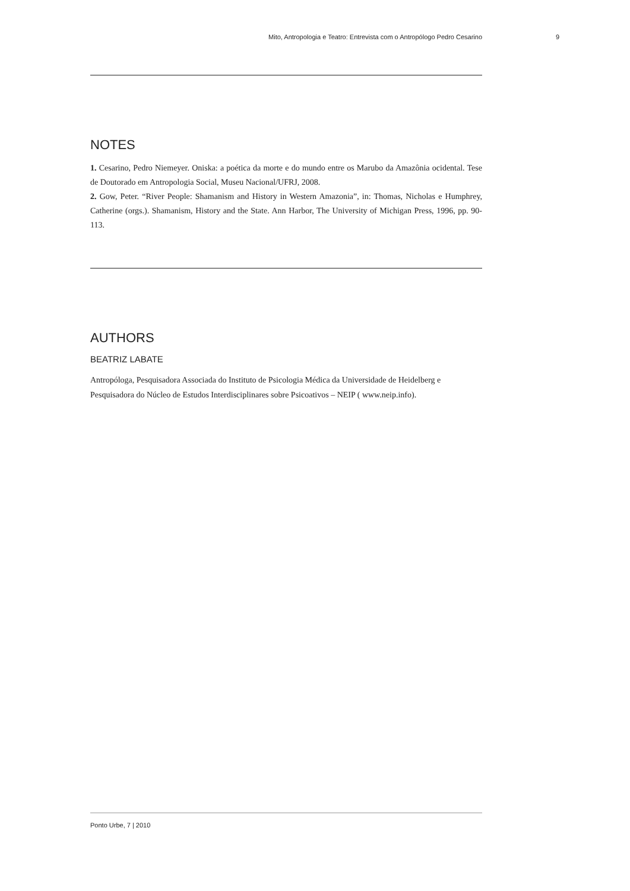Mito, Antropologia e Teatro: Entrevista com o Antropólogo Pedro Cesarino 9
NOTES
1. Cesarino, Pedro Niemeyer. Oniska: a poética da morte e do mundo entre os Marubo da Amazônia ocidental. Tese de Doutorado em Antropologia Social, Museu Nacional/UFRJ, 2008.
2. Gow, Peter. “River People: Shamanism and History in Western Amazonia”, in: Thomas, Nicholas e Humphrey, Catherine (orgs.). Shamanism, History and the State. Ann Harbor, The University of Michigan Press, 1996, pp. 90-113.
AUTHORS
BEATRIZ LABATE
Antropóloga, Pesquisadora Associada do Instituto de Psicologia Médica da Universidade de Heidelberg e Pesquisadora do Núcleo de Estudos Interdisciplinares sobre Psicoativos – NEIP ( www.neip.info).
Ponto Urbe, 7 | 2010